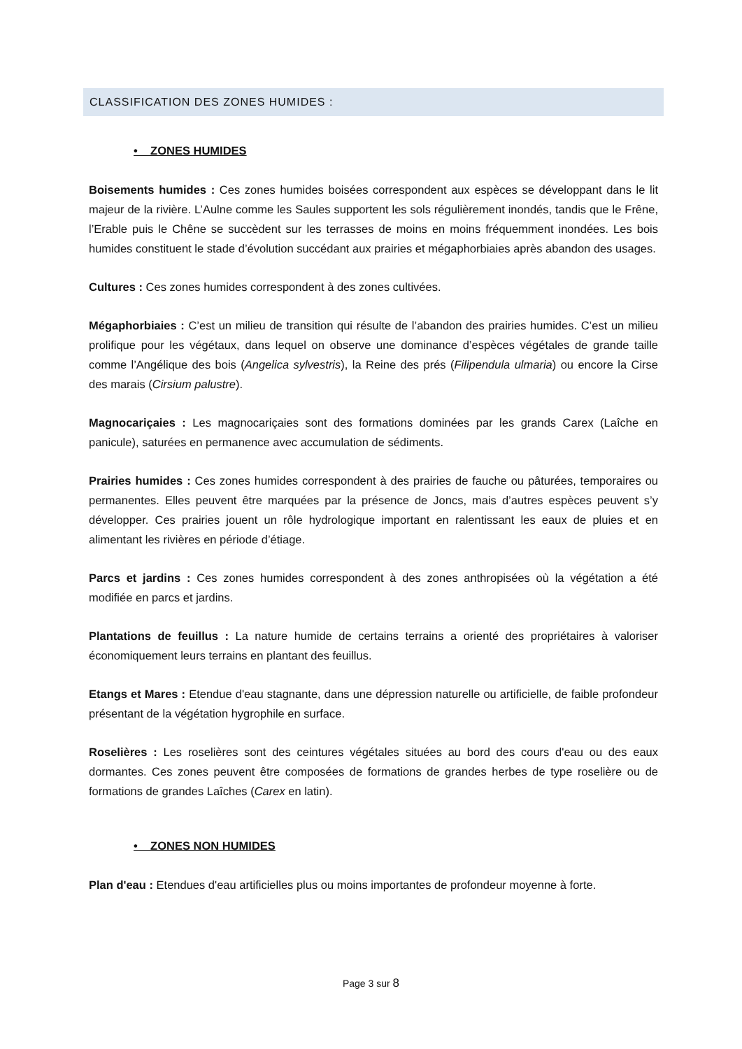CLASSIFICATION DES ZONES HUMIDES :
• ZONES HUMIDES
Boisements humides : Ces zones humides boisées correspondent aux espèces se développant dans le lit majeur de la rivière. L’Aulne comme les Saules supportent les sols régulièrement inondés, tandis que le Frêne, l’Erable puis le Chêne se succèdent sur les terrasses de moins en moins fréquemment inondées. Les bois humides constituent le stade d’évolution succédant aux prairies et mégaphorbiaies après abandon des usages.
Cultures : Ces zones humides correspondent à des zones cultivées.
Mégaphorbiaies : C’est un milieu de transition qui résulte de l’abandon des prairies humides. C’est un milieu prolifique pour les végétaux, dans lequel on observe une dominance d’espèces végétales de grande taille comme l’Angélique des bois (Angelica sylvestris), la Reine des prés (Filipendula ulmaria) ou encore la Cirse des marais (Cirsium palustre).
Magnocariçaies : Les magnocariçaies sont des formations dominées par les grands Carex (Laîche en panicule), saturées en permanence avec accumulation de sédiments.
Prairies humides : Ces zones humides correspondent à des prairies de fauche ou pâturées, temporaires ou permanentes. Elles peuvent être marquées par la présence de Joncs, mais d’autres espèces peuvent s’y développer. Ces prairies jouent un rôle hydrologique important en ralentissant les eaux de pluies et en alimentant les rivières en période d’étiage.
Parcs et jardins : Ces zones humides correspondent à des zones anthropisées où la végétation a été modifiée en parcs et jardins.
Plantations de feuillus : La nature humide de certains terrains a orienté des propriétaires à valoriser économiquement leurs terrains en plantant des feuillus.
Etangs et Mares : Etendue d'eau stagnante, dans une dépression naturelle ou artificielle, de faible profondeur présentant de la végétation hygrophile en surface.
Roselières : Les roselières sont des ceintures végétales situées au bord des cours d'eau ou des eaux dormantes. Ces zones peuvent être composées de formations de grandes herbes de type roselière ou de formations de grandes Laîches (Carex en latin).
• ZONES NON HUMIDES
Plan d'eau : Etendues d'eau artificielles plus ou moins importantes de profondeur moyenne à forte.
Page 3 sur 8